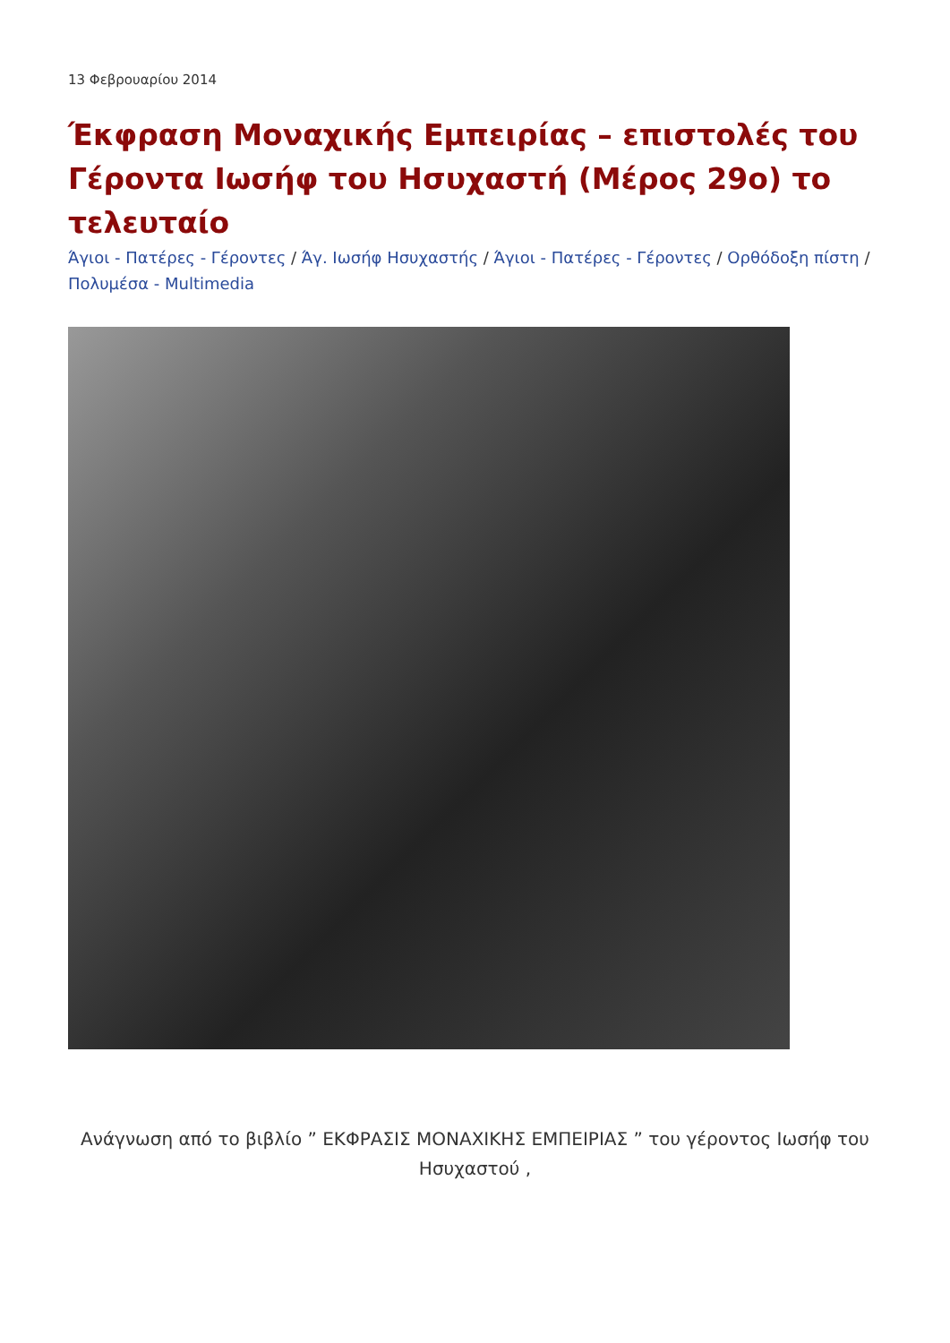13 Φεβρουαρίου 2014
Έκφραση Μοναχικής Εμπειρίας – επιστολές του Γέροντα Ιωσήφ του Ησυχαστή (Μέρος 29ο) το τελευταίο
Άγιοι - Πατέρες - Γέροντες / Άγ. Ιωσήφ Ησυχαστής / Άγιοι - Πατέρες - Γέροντες / Ορθόδοξη πίστη / Πολυμέσα - Multimedia
Ανάγνωση από το βιβλίο ” ΕΚΦΡΑΣΙΣ ΜΟΝΑΧΙΚΗΣ ΕΜΠΕΙΡΙΑΣ ” του γέροντος Ιωσήφ του Ησυχαστού ,